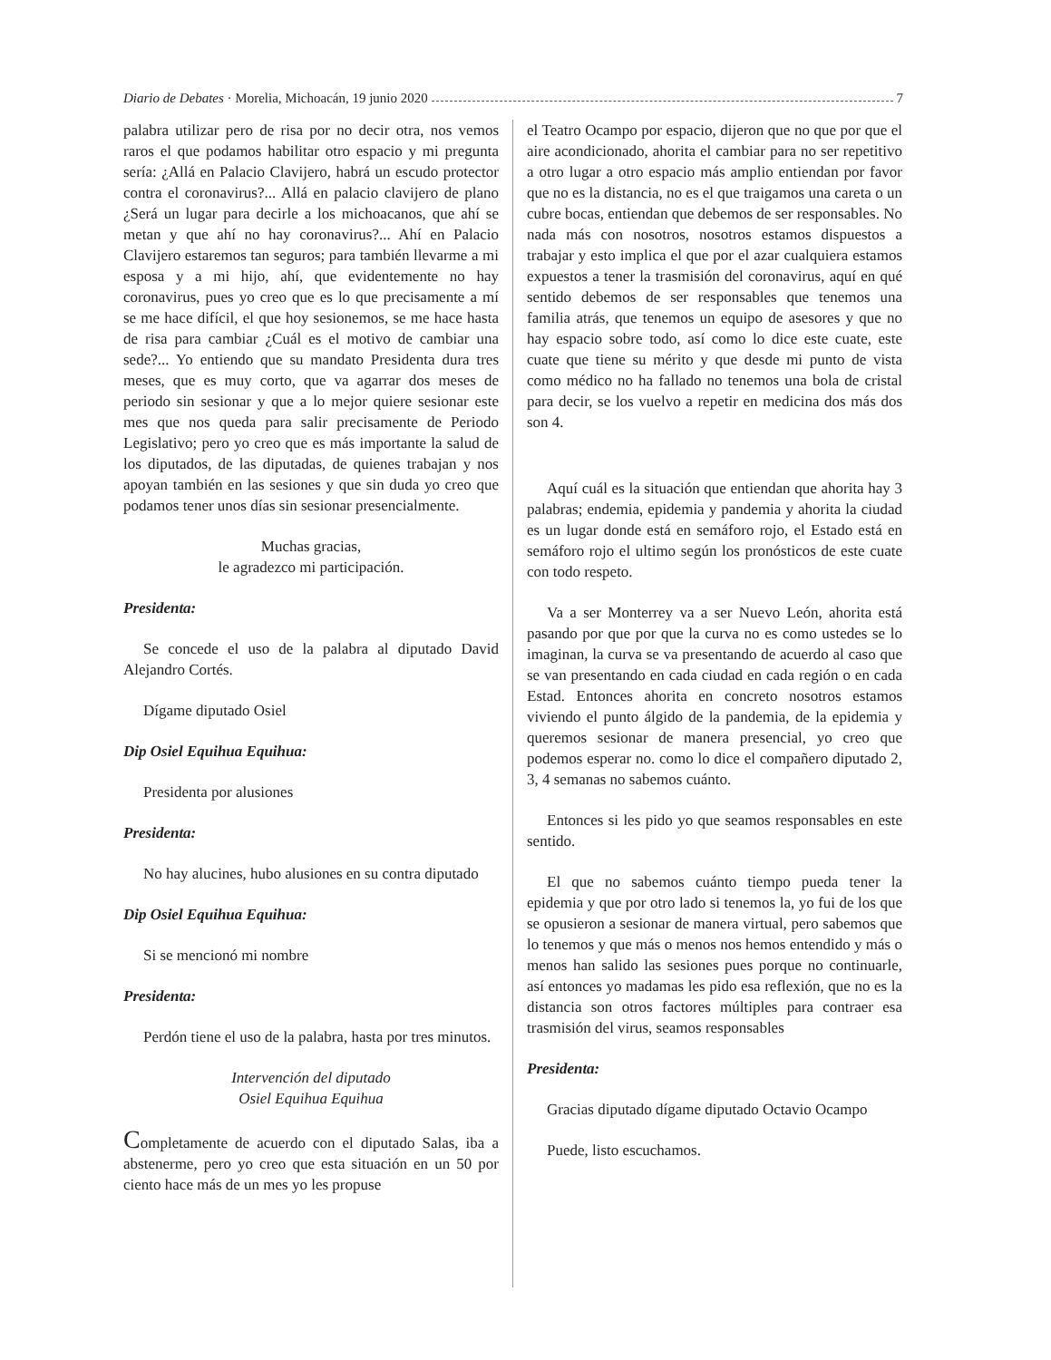Diario de Debates · Morelia, Michoacán, 19 junio 2020 7
palabra utilizar pero de risa por no decir otra, nos vemos raros el que podamos habilitar otro espacio y mi pregunta sería: ¿Allá en Palacio Clavijero, habrá un escudo protector contra el coronavirus?... Allá en palacio clavijero de plano ¿Será un lugar para decirle a los michoacanos, que ahí se metan y que ahí no hay coronavirus?... Ahí en Palacio Clavijero estaremos tan seguros; para también llevarme a mi esposa y a mi hijo, ahí, que evidentemente no hay coronavirus, pues yo creo que es lo que precisamente a mí se me hace difícil, el que hoy sesionemos, se me hace hasta de risa para cambiar ¿Cuál es el motivo de cambiar una sede?... Yo entiendo que su mandato Presidenta dura tres meses, que es muy corto, que va agarrar dos meses de periodo sin sesionar y que a lo mejor quiere sesionar este mes que nos queda para salir precisamente de Periodo Legislativo; pero yo creo que es más importante la salud de los diputados, de las diputadas, de quienes trabajan y nos apoyan también en las sesiones y que sin duda yo creo que podamos tener unos días sin sesionar presencialmente.
Muchas gracias,
le agradezco mi participación.
Presidenta:
Se concede el uso de la palabra al diputado David Alejandro Cortés.
Dígame diputado Osiel
Dip Osiel Equihua Equihua:
Presidenta por alusiones
Presidenta:
No hay alucines, hubo alusiones en su contra diputado
Dip Osiel Equihua Equihua:
Si se mencionó mi nombre
Presidenta:
Perdón tiene el uso de la palabra, hasta por tres minutos.
Intervención del diputado
Osiel Equihua Equihua
Completamente de acuerdo con el diputado Salas, iba a abstenerme, pero yo creo que esta situación en un 50 por ciento hace más de un mes yo les propuse
el Teatro Ocampo por espacio, dijeron que no que por que el aire acondicionado, ahorita el cambiar para no ser repetitivo a otro lugar a otro espacio más amplio entiendan por favor que no es la distancia, no es el que traigamos una careta o un cubre bocas, entiendan que debemos de ser responsables. No nada más con nosotros, nosotros estamos dispuestos a trabajar y esto implica el que por el azar cualquiera estamos expuestos a tener la trasmisión del coronavirus, aquí en qué sentido debemos de ser responsables que tenemos una familia atrás, que tenemos un equipo de asesores y que no hay espacio sobre todo, así como lo dice este cuate, este cuate que tiene su mérito y que desde mi punto de vista como médico no ha fallado no tenemos una bola de cristal para decir, se los vuelvo a repetir en medicina dos más dos son 4.
Aquí cuál es la situación que entiendan que ahorita hay 3 palabras; endemia, epidemia y pandemia y ahorita la ciudad es un lugar donde está en semáforo rojo, el Estado está en semáforo rojo el ultimo según los pronósticos de este cuate con todo respeto.
Va a ser Monterrey va a ser Nuevo León, ahorita está pasando por que por que la curva no es como ustedes se lo imaginan, la curva se va presentando de acuerdo al caso que se van presentando en cada ciudad en cada región o en cada Estad. Entonces ahorita en concreto nosotros estamos viviendo el punto álgido de la pandemia, de la epidemia y queremos sesionar de manera presencial, yo creo que podemos esperar no. como lo dice el compañero diputado 2, 3, 4 semanas no sabemos cuánto.
Entonces si les pido yo que seamos responsables en este sentido.
El que no sabemos cuánto tiempo pueda tener la epidemia y que por otro lado si tenemos la, yo fui de los que se opusieron a sesionar de manera virtual, pero sabemos que lo tenemos y que más o menos nos hemos entendido y más o menos han salido las sesiones pues porque no continuarle, así entonces yo madamas les pido esa reflexión, que no es la distancia son otros factores múltiples para contraer esa trasmisión del virus, seamos responsables
Presidenta:
Gracias diputado dígame diputado Octavio Ocampo
Puede, listo escuchamos.